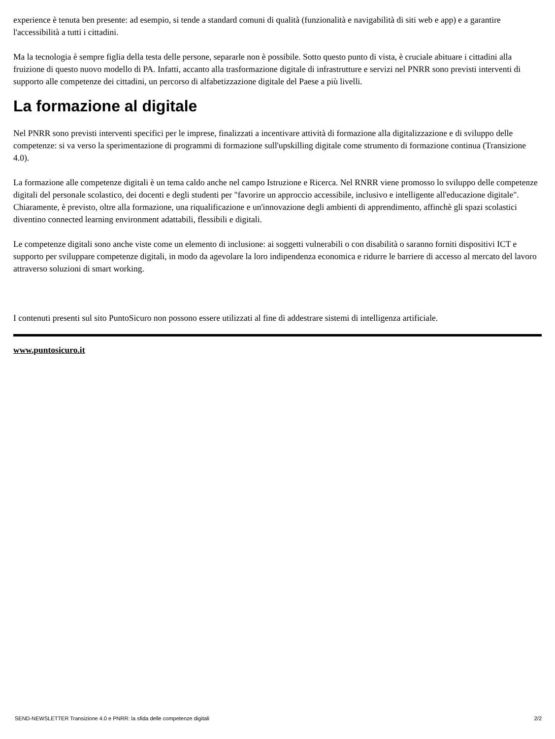experience è tenuta ben presente: ad esempio, si tende a standard comuni di qualità (funzionalità e navigabilità di siti web e app) e a garantire l'accessibilità a tutti i cittadini.
Ma la tecnologia è sempre figlia della testa delle persone, separarle non è possibile. Sotto questo punto di vista, è cruciale abituare i cittadini alla fruizione di questo nuovo modello di PA. Infatti, accanto alla trasformazione digitale di infrastrutture e servizi nel PNRR sono previsti interventi di supporto alle competenze dei cittadini, un percorso di alfabetizzazione digitale del Paese a più livelli.
La formazione al digitale
Nel PNRR sono previsti interventi specifici per le imprese, finalizzati a incentivare attività di formazione alla digitalizzazione e di sviluppo delle competenze: si va verso la sperimentazione di programmi di formazione sull'upskilling digitale come strumento di formazione continua (Transizione 4.0).
La formazione alle competenze digitali è un tema caldo anche nel campo Istruzione e Ricerca. Nel RNRR viene promosso lo sviluppo delle competenze digitali del personale scolastico, dei docenti e degli studenti per "favorire un approccio accessibile, inclusivo e intelligente all'educazione digitale". Chiaramente, è previsto, oltre alla formazione, una riqualificazione e un'innovazione degli ambienti di apprendimento, affinchè gli spazi scolastici diventino connected learning environment adattabili, flessibili e digitali.
Le competenze digitali sono anche viste come un elemento di inclusione: ai soggetti vulnerabili o con disabilità o saranno forniti dispositivi ICT e supporto per sviluppare competenze digitali, in modo da agevolare la loro indipendenza economica e ridurre le barriere di accesso al mercato del lavoro attraverso soluzioni di smart working.
I contenuti presenti sul sito PuntoSicuro non possono essere utilizzati al fine di addestrare sistemi di intelligenza artificiale.
www.puntosicuro.it
SEND-NEWSLETTER Transizione 4.0 e PNRR: la sfida delle competenze digitali 2/2